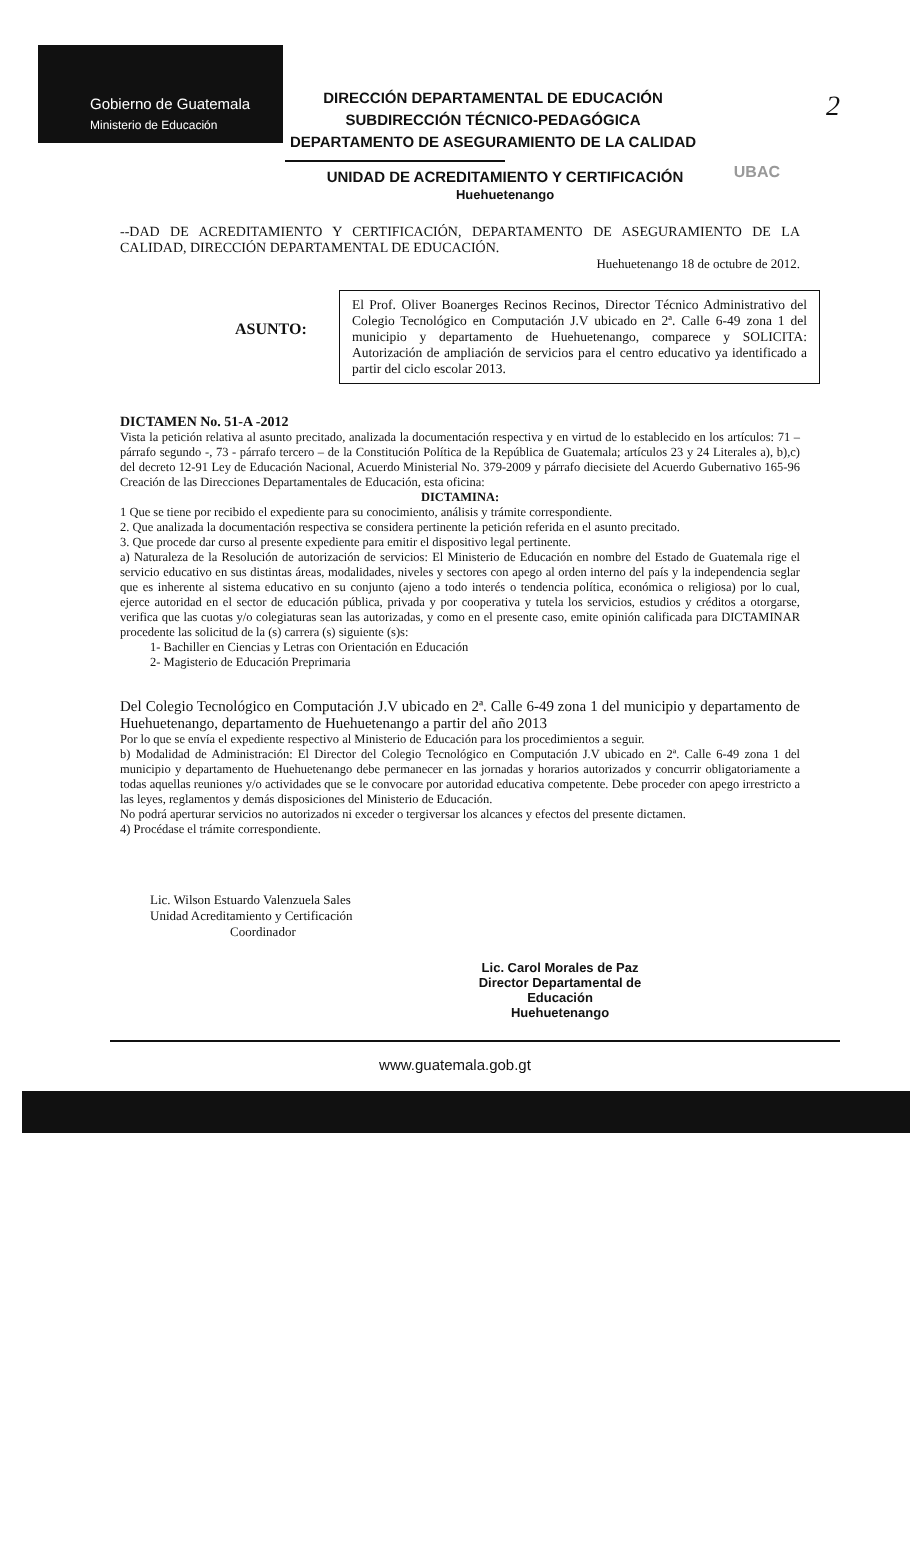2
UBAC
Gobierno de Guatemala
Ministerio de Educación
DIRECCIÓN DEPARTAMENTAL DE EDUCACIÓN
SUBDIRECCIÓN TÉCNICO-PEDAGÓGICA
DEPARTAMENTO DE ASEGURAMIENTO DE LA CALIDAD
UNIDAD DE ACREDITAMIENTO Y CERTIFICACIÓN
Huehuetenango
--DAD DE ACREDITAMIENTO Y CERTIFICACIÓN, DEPARTAMENTO DE ASEGURAMIENTO DE LA CALIDAD, DIRECCIÓN DEPARTAMENTAL DE EDUCACIÓN.
Huehuetenango 18 de octubre de 2012.
ASUNTO:
El Prof. Oliver Boanerges Recinos Recinos, Director Técnico Administrativo del Colegio Tecnológico en Computación J.V ubicado en 2ª. Calle 6-49 zona 1 del municipio y departamento de Huehuetenango, comparece y SOLICITA: Autorización de ampliación de servicios para el centro educativo ya identificado a partir del ciclo escolar 2013.
DICTAMEN No. 51-A -2012
Vista la petición relativa al asunto precitado, analizada la documentación respectiva y en virtud de lo establecido en los artículos: 71 – párrafo segundo -, 73 - párrafo tercero – de la Constitución Política de la República de Guatemala; artículos 23 y 24 Literales a), b),c) del decreto 12-91 Ley de Educación Nacional, Acuerdo Ministerial No. 379-2009 y párrafo diecisiete del Acuerdo Gubernativo 165-96 Creación de las Direcciones Departamentales de Educación, esta oficina:
DICTAMINA:
1 Que se tiene por recibido el expediente para su conocimiento, análisis y trámite correspondiente.
2. Que analizada la documentación respectiva se considera pertinente la petición referida en el asunto precitado.
3. Que procede dar curso al presente expediente para emitir el dispositivo legal pertinente.
a) Naturaleza de la Resolución de autorización de servicios: El Ministerio de Educación en nombre del Estado de Guatemala rige el servicio educativo en sus distintas áreas, modalidades, niveles y sectores con apego al orden interno del país y la independencia seglar que es inherente al sistema educativo en su conjunto (ajeno a todo interés o tendencia política, económica o religiosa) por lo cual, ejerce autoridad en el sector de educación pública, privada y por cooperativa y tutela los servicios, estudios y créditos a otorgarse, verifica que las cuotas y/o colegiaturas sean las autorizadas, y como en el presente caso, emite opinión calificada para DICTAMINAR procedente las solicitud de la (s) carrera (s) siguiente (s)s:
1- Bachiller en Ciencias y Letras con Orientación en Educación
2- Magisterio de Educación Preprimaria
Del Colegio Tecnológico en Computación J.V ubicado en 2ª. Calle 6-49 zona 1 del municipio y departamento de Huehuetenango, departamento de Huehuetenango a partir del año 2013
Por lo que se envía el expediente respectivo al Ministerio de Educación para los procedimientos a seguir.
b) Modalidad de Administración: El Director del Colegio Tecnológico en Computación J.V ubicado en 2ª. Calle 6-49 zona 1 del municipio y departamento de Huehuetenango debe permanecer en las jornadas y horarios autorizados y concurrir obligatoriamente a todas aquellas reuniones y/o actividades que se le convocare por autoridad educativa competente. Debe proceder con apego irrestricto a las leyes, reglamentos y demás disposiciones del Ministerio de Educación.
No podrá aperturar servicios no autorizados ni exceder o tergiversar los alcances y efectos del presente dictamen.
4) Procédase el trámite correspondiente.
Lic. Wilson Estuardo Valenzuela Sales
Unidad Acreditamiento y Certificación
Coordinador
Lic. Carol Morales de Paz
Director Departamental de Educación
Huehuetenango
www.guatemala.gob.gt